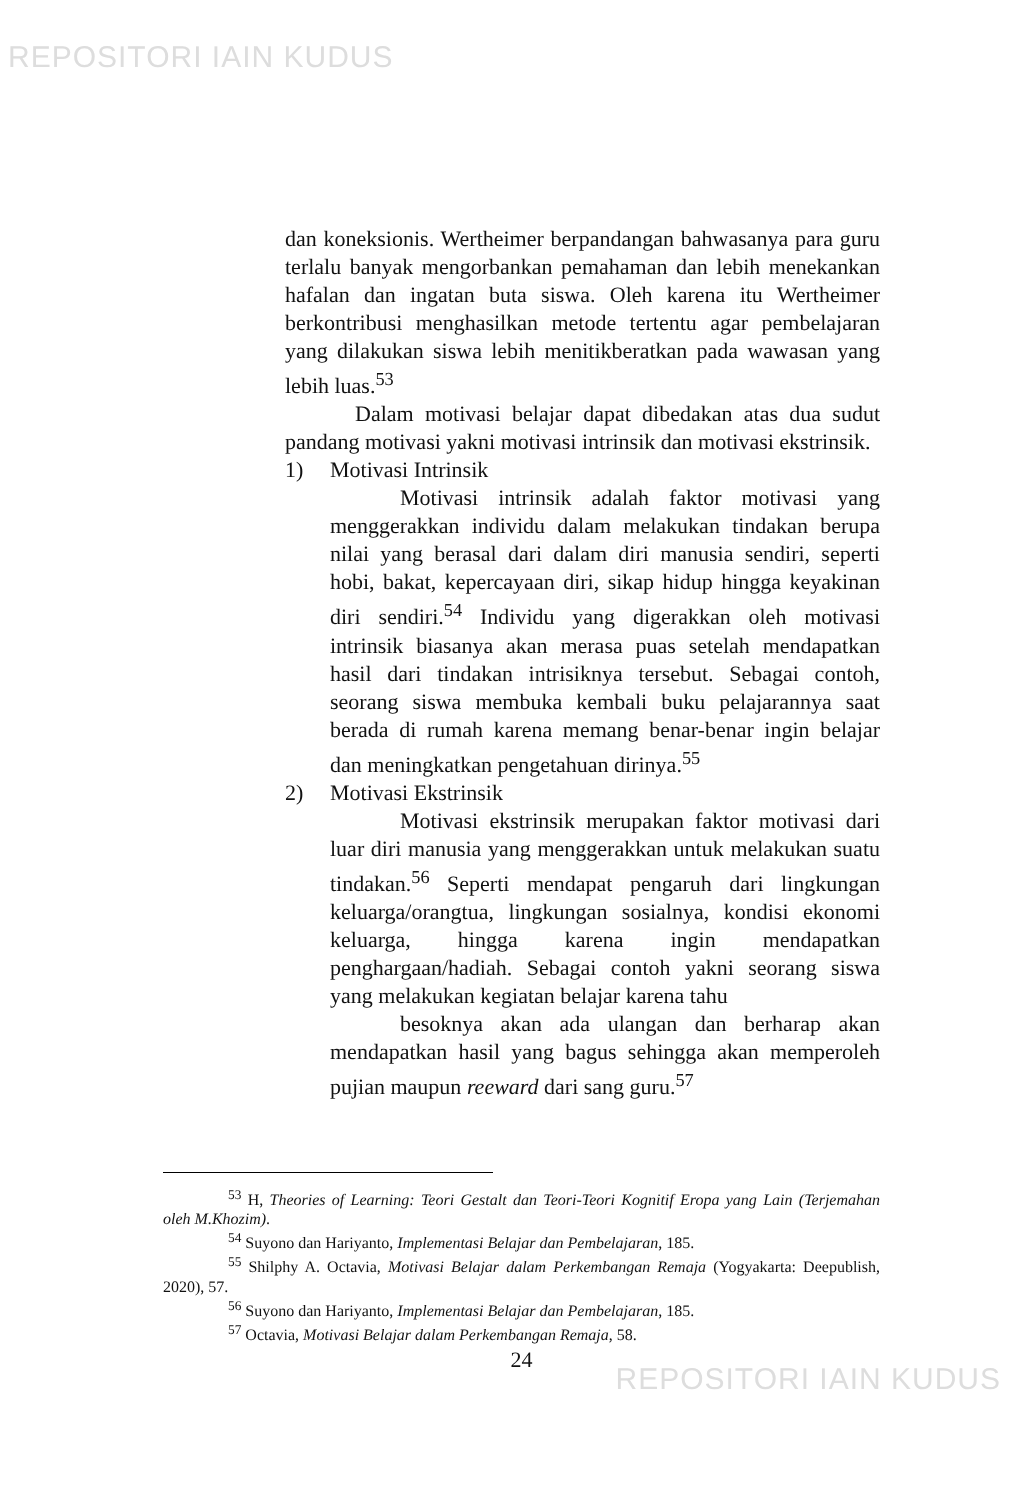REPOSITORI IAIN KUDUS
dan koneksionis. Wertheimer berpandangan bahwasanya para guru terlalu banyak mengorbankan pemahaman dan lebih menekankan hafalan dan ingatan buta siswa. Oleh karena itu Wertheimer berkontribusi menghasilkan metode tertentu agar pembelajaran yang dilakukan siswa lebih menitikberatkan pada wawasan yang lebih luas.<sup>53</sup>
Dalam motivasi belajar dapat dibedakan atas dua sudut pandang motivasi yakni motivasi intrinsik dan motivasi ekstrinsik.
1) Motivasi Intrinsik
Motivasi intrinsik adalah faktor motivasi yang menggerakkan individu dalam melakukan tindakan berupa nilai yang berasal dari dalam diri manusia sendiri, seperti hobi, bakat, kepercayaan diri, sikap hidup hingga keyakinan diri sendiri.<sup>54</sup> Individu yang digerakkan oleh motivasi intrinsik biasanya akan merasa puas setelah mendapatkan hasil dari tindakan intrisiknya tersebut. Sebagai contoh, seorang siswa membuka kembali buku pelajarannya saat berada di rumah karena memang benar-benar ingin belajar dan meningkatkan pengetahuan dirinya.<sup>55</sup>
2) Motivasi Ekstrinsik
Motivasi ekstrinsik merupakan faktor motivasi dari luar diri manusia yang menggerakkan untuk melakukan suatu tindakan.<sup>56</sup> Seperti mendapat pengaruh dari lingkungan keluarga/orangtua, lingkungan sosialnya, kondisi ekonomi keluarga, hingga karena ingin mendapatkan penghargaan/hadiah. Sebagai contoh yakni seorang siswa yang melakukan kegiatan belajar karena tahu
besoknya akan ada ulangan dan berharap akan mendapatkan hasil yang bagus sehingga akan memperoleh pujian maupun reeward dari sang guru.<sup>57</sup>
<sup>53</sup> H, Theories of Learning: Teori Gestalt dan Teori-Teori Kognitif Eropa yang Lain (Terjemahan oleh M.Khozim).
<sup>54</sup> Suyono dan Hariyanto, Implementasi Belajar dan Pembelajaran, 185.
<sup>55</sup> Shilphy A. Octavia, Motivasi Belajar dalam Perkembangan Remaja (Yogyakarta: Deepublish, 2020), 57.
<sup>56</sup> Suyono dan Hariyanto, Implementasi Belajar dan Pembelajaran, 185.
<sup>57</sup> Octavia, Motivasi Belajar dalam Perkembangan Remaja, 58.
24
REPOSITORI IAIN KUDUS